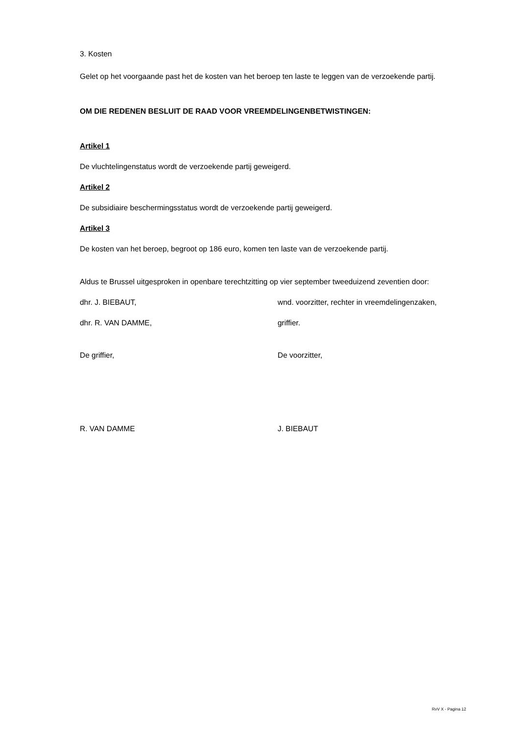3. Kosten
Gelet op het voorgaande past het de kosten van het beroep ten laste te leggen van de verzoekende partij.
OM DIE REDENEN BESLUIT DE RAAD VOOR VREEMDELINGENBETWISTINGEN:
Artikel 1
De vluchtelingenstatus wordt de verzoekende partij geweigerd.
Artikel 2
De subsidiaire beschermingsstatus wordt de verzoekende partij geweigerd.
Artikel 3
De kosten van het beroep, begroot op 186 euro, komen ten laste van de verzoekende partij.
Aldus te Brussel uitgesproken in openbare terechtzitting op vier september tweeduizend zeventien door:
dhr. J. BIEBAUT, wnd. voorzitter, rechter in vreemdelingenzaken,
dhr. R. VAN DAMME, griffier.
De griffier, De voorzitter,
R. VAN DAMME J. BIEBAUT
RvV X - Pagina 12